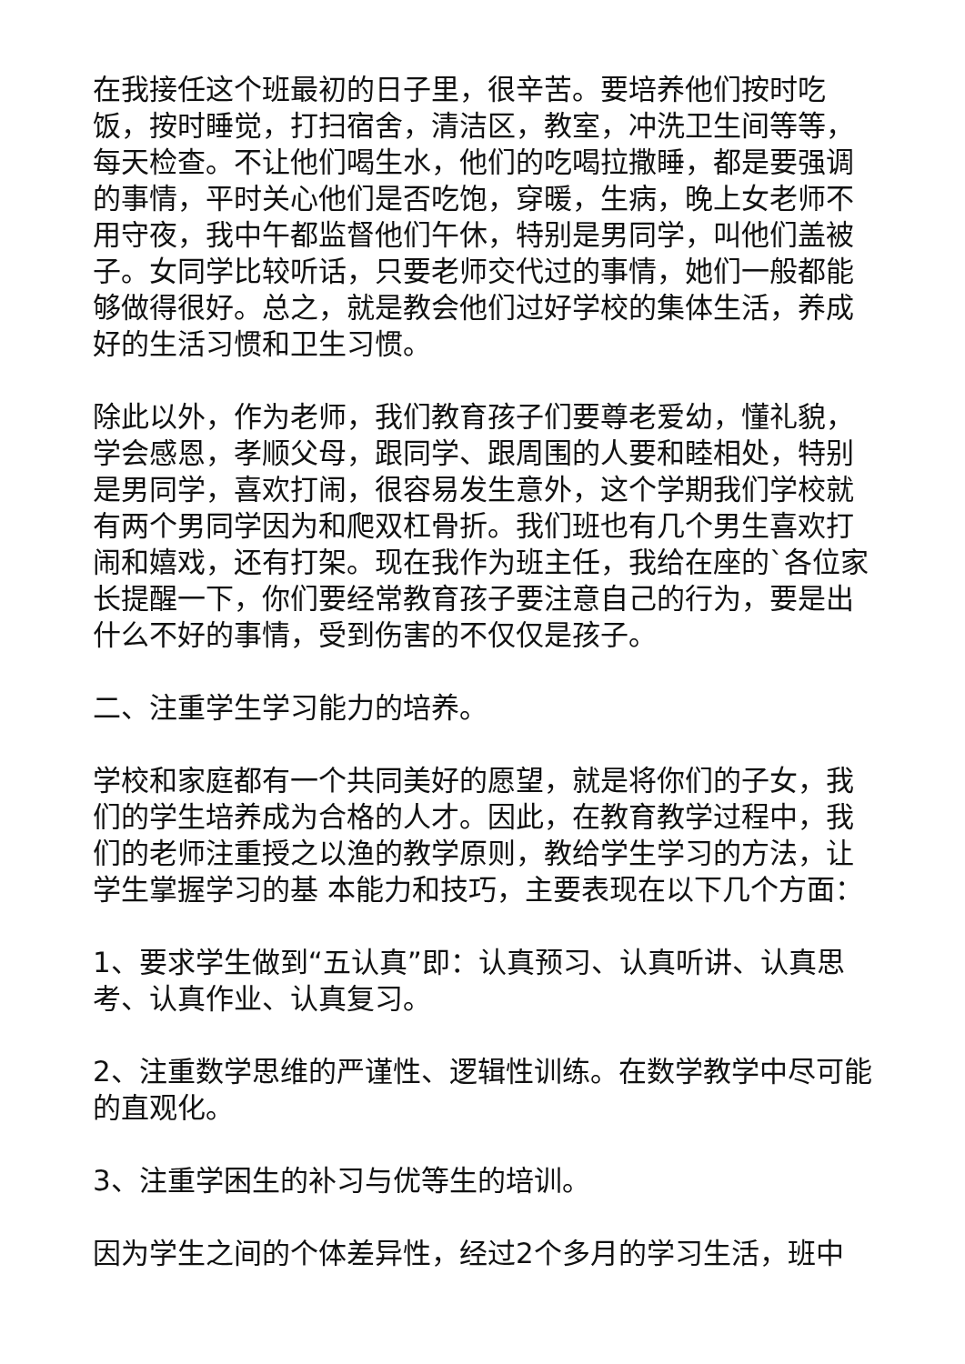在我接任这个班最初的日子里，很辛苦。要培养他们按时吃饭，按时睡觉，打扫宿舍，清洁区，教室，冲洗卫生间等等，每天检查。不让他们喝生水，他们的吃喝拉撒睡，都是要强调的事情，平时关心他们是否吃饱，穿暖，生病，晚上女老师不用守夜，我中午都监督他们午休，特别是男同学，叫他们盖被子。女同学比较听话，只要老师交代过的事情，她们一般都能够做得很好。总之，就是教会他们过好学校的集体生活，养成好的生活习惯和卫生习惯。
除此以外，作为老师，我们教育孩子们要尊老爱幼，懂礼貌，学会感恩，孝顺父母，跟同学、跟周围的人要和睦相处，特别是男同学，喜欢打闹，很容易发生意外，这个学期我们学校就有两个男同学因为和爬双杠骨折。我们班也有几个男生喜欢打闹和嬉戏，还有打架。现在我作为班主任，我给在座的`各位家长提醒一下，你们要经常教育孩子要注意自己的行为，要是出什么不好的事情，受到伤害的不仅仅是孩子。
二、注重学生学习能力的培养。
学校和家庭都有一个共同美好的愿望，就是将你们的子女，我们的学生培养成为合格的人才。因此，在教育教学过程中，我们的老师注重授之以渔的教学原则，教给学生学习的方法，让学生掌握学习的基 本能力和技巧，主要表现在以下几个方面：
1、要求学生做到“五认真”即：认真预习、认真听讲、认真思考、认真作业、认真复习。
2、注重数学思维的严谨性、逻辑性训练。在数学教学中尽可能的直观化。
3、注重学困生的补习与优等生的培训。
因为学生之间的个体差异性，经过2个多月的学习生活，班中